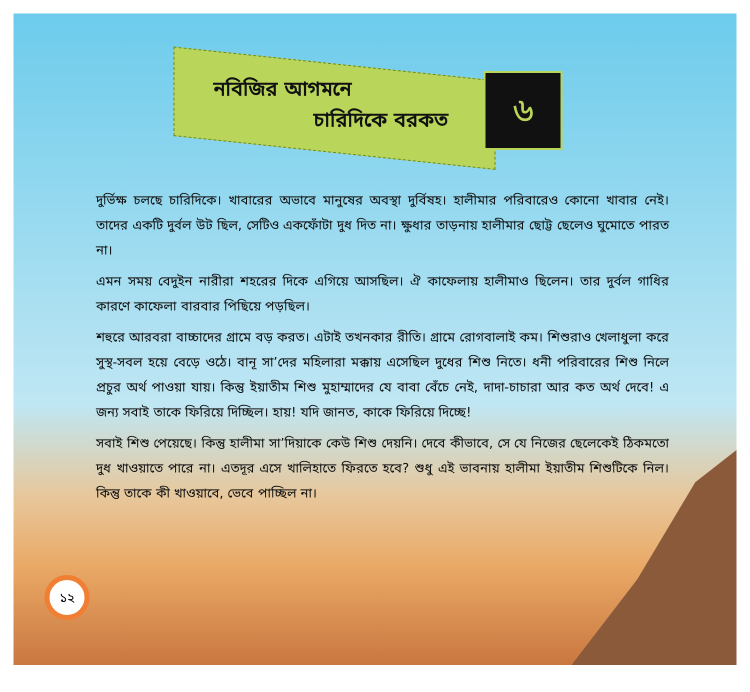নবিজির আগমনে
চারিদিকে বরকত
৬
দুর্ভিক্ষ চলছে চারিদিকে। খাবারের অভাবে মানুষের অবস্থা দুর্বিষহ। হালীমার পরিবারেও কোনো খাবার নেই। তাদের একটি দুর্বল উট ছিল, সেটিও একফোঁটা দুধ দিত না। ক্ষুধার তাড়নায় হালীমার ছোট্ট ছেলেও ঘুমোতে পারত না।
এমন সময় বেদুইন নারীরা শহরের দিকে এগিয়ে আসছিল। ঐ কাফেলায় হালীমাও ছিলেন। তার দুর্বল গাধির কারণে কাফেলা বারবার পিছিয়ে পড়ছিল।
শহুরে আরবরা বাচ্চাদের গ্রামে বড় করত। এটাই তখনকার রীতি। গ্রামে রোগবালাই কম। শিশুরাও খেলাধুলা করে সুস্থ-সবল হয়ে বেড়ে ওঠে। বানূ সা’দের মহিলারা মক্কায় এসেছিল দুধের শিশু নিতে। ধনী পরিবারের শিশু নিলে প্রচুর অর্থ পাওয়া যায়। কিন্তু ইয়াতীম শিশু মুহাম্মাদের যে বাবা বেঁচে নেই, দাদা-চাচারা আর কত অর্থ দেবে! এ জন্য সবাই তাকে ফিরিয়ে দিচ্ছিল। হায়! যদি জানত, কাকে ফিরিয়ে দিচ্ছে!
সবাই শিশু পেয়েছে। কিন্তু হালীমা সা’দিয়াকে কেউ শিশু দেয়নি। দেবে কীভাবে, সে যে নিজের ছেলেকেই ঠিকমতো দুধ খাওয়াতে পারে না। এতদূর এসে খালিহাতে ফিরতে হবে? শুধু এই ভাবনায় হালীমা ইয়াতীম শিশুটিকে নিল। কিন্তু তাকে কী খাওয়াবে, ভেবে পাচ্ছিল না।
১২